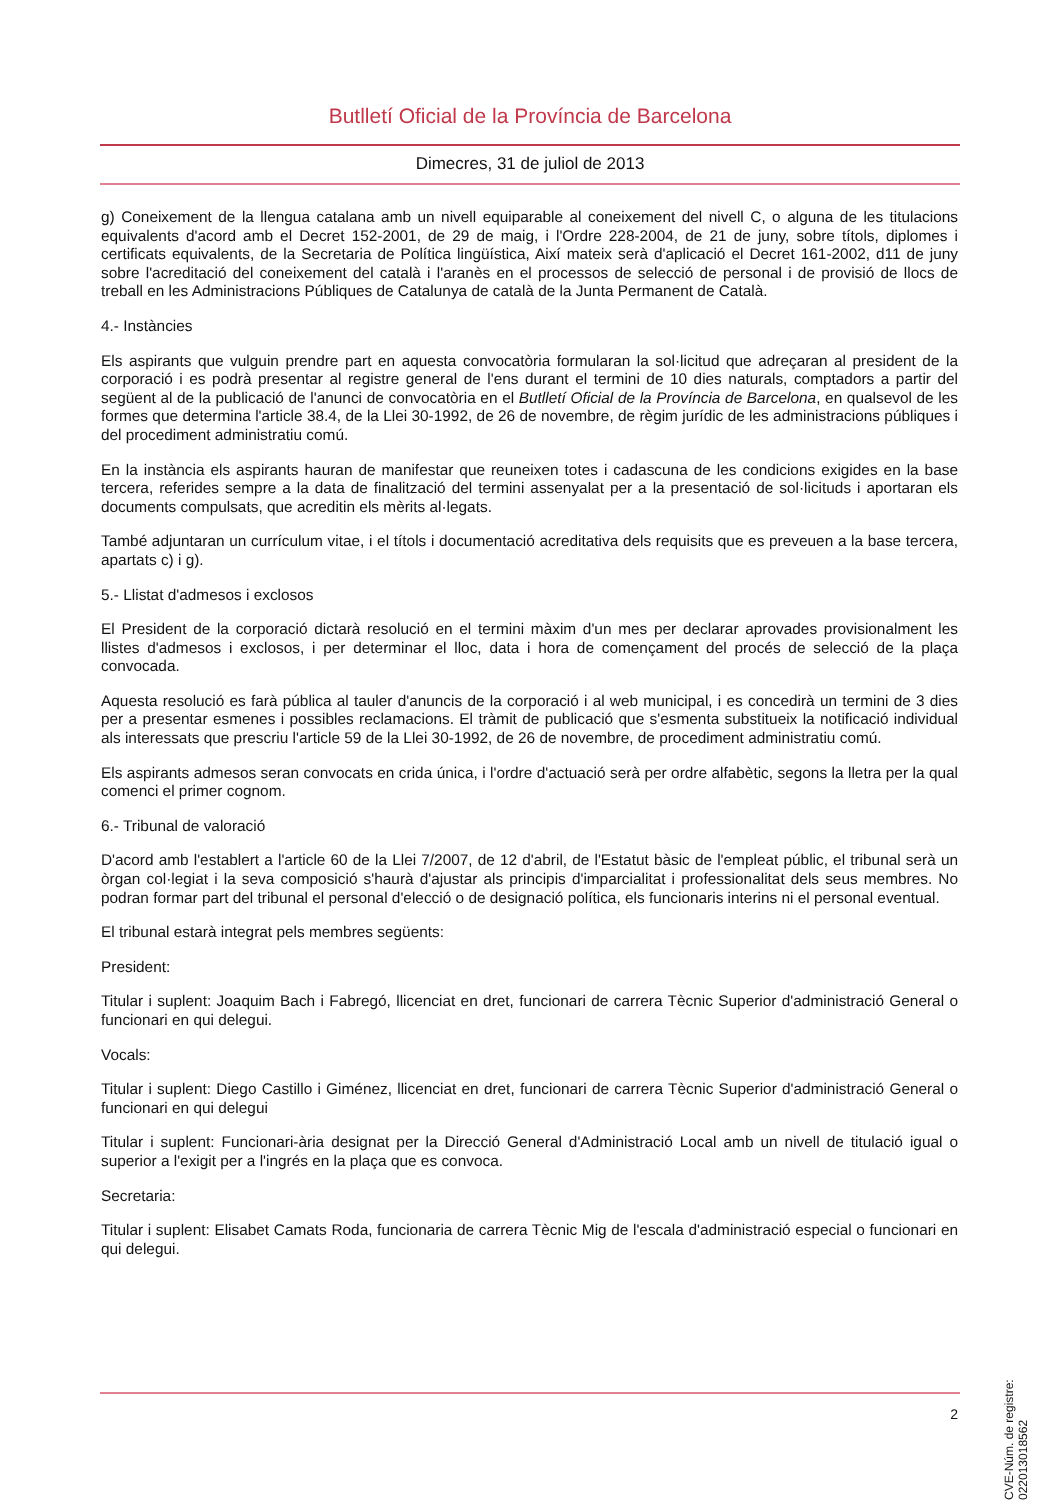Butlletí Oficial de la Província de Barcelona
Dimecres, 31 de juliol de 2013
g) Coneixement de la llengua catalana amb un nivell equiparable al coneixement del nivell C, o alguna de les titulacions equivalents d'acord amb el Decret 152-2001, de 29 de maig, i l'Ordre 228-2004, de 21 de juny, sobre títols, diplomes i certificats equivalents, de la Secretaria de Política lingüística, Així mateix serà d'aplicació el Decret 161-2002, d11 de juny sobre l'acreditació del coneixement del català i l'aranès en el processos de selecció de personal i de provisió de llocs de treball en les Administracions Públiques de Catalunya de català de la Junta Permanent de Català.
4.- Instàncies
Els aspirants que vulguin prendre part en aquesta convocatòria formularan la sol·licitud que adreçaran al president de la corporació i es podrà presentar al registre general de l'ens durant el termini de 10 dies naturals, comptadors a partir del següent al de la publicació de l'anunci de convocatòria en el Butlletí Oficial de la Província de Barcelona, en qualsevol de les formes que determina l'article 38.4, de la Llei 30-1992, de 26 de novembre, de règim jurídic de les administracions públiques i del procediment administratiu comú.
En la instància els aspirants hauran de manifestar que reuneixen totes i cadascuna de les condicions exigides en la base tercera, referides sempre a la data de finalització del termini assenyalat per a la presentació de sol·licituds i aportaran els documents compulsats, que acreditin els mèrits al·legats.
També adjuntaran un currículum vitae, i el títols i documentació acreditativa dels requisits que es preveuen a la base tercera, apartats c) i g).
5.- Llistat d'admesos i exclosos
El President de la corporació dictarà resolució en el termini màxim d'un mes per declarar aprovades provisionalment les llistes d'admesos i exclosos, i per determinar el lloc, data i hora de començament del procés de selecció de la plaça convocada.
Aquesta resolució es farà pública al tauler d'anuncis de la corporació i al web municipal, i es concedirà un termini de 3 dies per a presentar esmenes i possibles reclamacions. El tràmit de publicació que s'esmenta substitueix la notificació individual als interessats que prescriu l'article 59 de la Llei 30-1992, de 26 de novembre, de procediment administratiu comú.
Els aspirants admesos seran convocats en crida única, i l'ordre d'actuació serà per ordre alfabètic, segons la lletra per la qual comenci el primer cognom.
6.- Tribunal de valoració
D'acord amb l'establert a l'article 60 de la Llei 7/2007, de 12 d'abril, de l'Estatut bàsic de l'empleat públic, el tribunal serà un òrgan col·legiat i la seva composició s'haurà d'ajustar als principis d'imparcialitat i professionalitat dels seus membres. No podran formar part del tribunal el personal d'elecció o de designació política, els funcionaris interins ni el personal eventual.
El tribunal estarà integrat pels membres següents:
President:
Titular i suplent: Joaquim Bach i Fabregó, llicenciat en dret, funcionari de carrera Tècnic Superior d'administració General o funcionari en qui delegui.
Vocals:
Titular i suplent: Diego Castillo i Giménez, llicenciat en dret, funcionari de carrera Tècnic Superior d'administració General o funcionari en qui delegui
Titular i suplent: Funcionari-ària designat per la Direcció General d'Administració Local amb un nivell de titulació igual o superior a l'exigit per a l'ingrés en la plaça que es convoca.
Secretaria:
Titular i suplent: Elisabet Camats Roda, funcionaria de carrera Tècnic Mig de l'escala d'administració especial o funcionari en qui delegui.
CVE-Núm. de registre: 022013018562
2